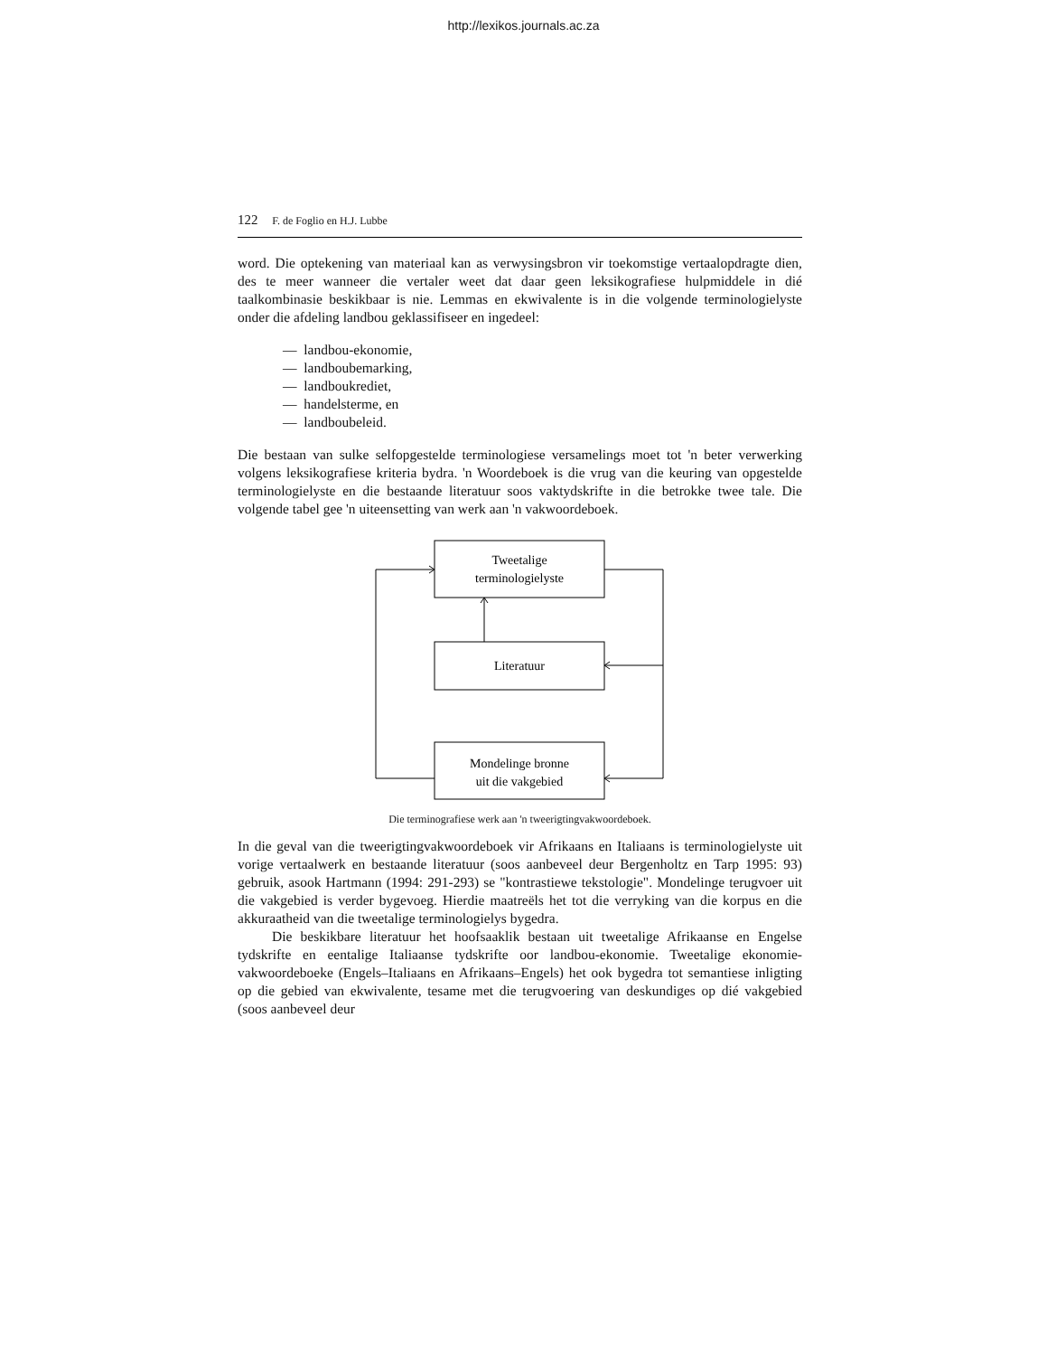http://lexikos.journals.ac.za
122 F. de Foglio en H.J. Lubbe
word. Die optekening van materiaal kan as verwysingsbron vir toekomstige vertaalopdragte dien, des te meer wanneer die vertaler weet dat daar geen leksikografiese hulpmiddele in dié taalkombinasie beskikbaar is nie. Lemmas en ekwivalente is in die volgende terminologielyste onder die afdeling landbou geklassifiseer en ingedeel:
— landbou-ekonomie,
— landboubemarking,
— landboukrediet,
— handelsterme, en
— landboubeleid.
Die bestaan van sulke selfopgestelde terminologiese versamelings moet tot 'n beter verwerking volgens leksikografiese kriteria bydra. 'n Woordeboek is die vrug van die keuring van opgestelde terminologielyste en die bestaande literatuur soos vaktydskrifte in die betrokke twee tale. Die volgende tabel gee 'n uiteensetting van werk aan 'n vakwoordeboek.
Tweetalige
terminologielyste
Literatuur
Mondelinge bronne
uit die vakgebied
Die terminografiese werk aan 'n tweerigtingvakwoordeboek.
In die geval van die tweerigtingvakwoordeboek vir Afrikaans en Italiaans is terminologielyste uit vorige vertaalwerk en bestaande literatuur (soos aanbeveel deur Bergenholtz en Tarp 1995: 93) gebruik, asook Hartmann (1994: 291-293) se "kontrastiewe tekstologie". Mondelinge terugvoer uit die vakgebied is verder bygevoeg. Hierdie maatreëls het tot die verryking van die korpus en die akkuraatheid van die tweetalige terminologielys bygedra.
Die beskikbare literatuur het hoofsaaklik bestaan uit tweetalige Afrikaanse en Engelse tydskrifte en eentalige Italiaanse tydskrifte oor landbou-ekonomie. Tweetalige ekonomie-vakwoordeboeke (Engels–Italiaans en Afrikaans–Engels) het ook bygedra tot semantiese inligting op die gebied van ekwivalente, tesame met die terugvoering van deskundiges op dié vakgebied (soos aanbeveel deur